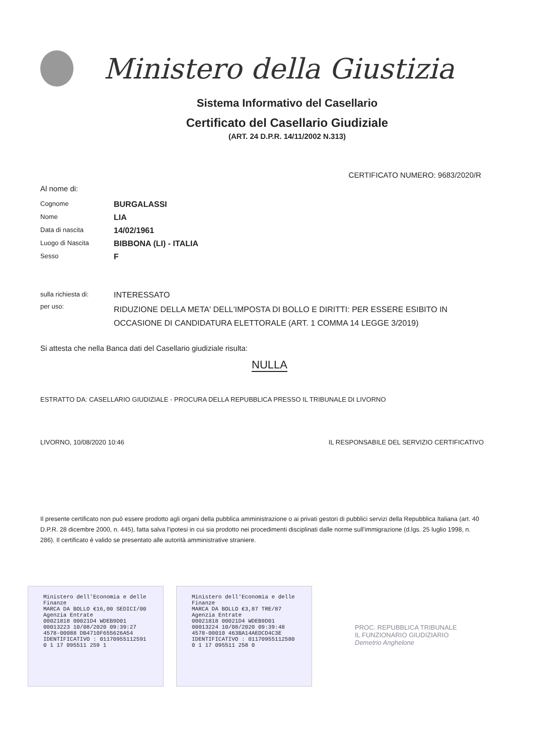Ministero della Giustizia
Sistema Informativo del Casellario
Certificato del Casellario Giudiziale
(ART. 24 D.P.R. 14/11/2002 N.313)
CERTIFICATO NUMERO: 9683/2020/R
Al nome di:
Cognome
BURGALASSI
Nome
LIA
Data di nascita
14/02/1961
Luogo di Nascita
BIBBONA (LI) - ITALIA
Sesso
F
sulla richiesta di:
INTERESSATO
per uso:
RIDUZIONE DELLA META' DELL'IMPOSTA DI BOLLO E DIRITTI: PER ESSERE ESIBITO IN OCCASIONE DI CANDIDATURA ELETTORALE (ART. 1 COMMA 14 LEGGE 3/2019)
Si attesta che nella Banca dati del Casellario giudiziale risulta:
NULLA
ESTRATTO DA: CASELLARIO GIUDIZIALE - PROCURA DELLA REPUBBLICA PRESSO IL TRIBUNALE DI LIVORNO
LIVORNO, 10/08/2020 10:46 IL RESPONSABILE DEL SERVIZIO CERTIFICATIVO
Il presente certificato non può essere prodotto agli organi della pubblica amministrazione o ai privati gestori di pubblici servizi della Repubblica Italiana (art. 40 D.P.R. 28 dicembre 2000, n. 445), fatta salva l'ipotesi in cui sia prodotto nei procedimenti disciplinati dalle norme sull'immigrazione (d.lgs. 25 luglio 1998, n. 286). Il certificato è valido se presentato alle autorità amministrative straniere.
Ministero dell'Economia e delle Finanze
MARCA DA BOLLO €16,00 SEDICI/00
Agenzia Entrate
00021818 00021D4 WDEB9D01
00013223 10/08/2020 09:39:27
4578-00088 DB4710F655626A54
IDENTIFICATIVO : 01170955112591
0 1 17 095511 259 1
Ministero dell'Economia e delle Finanze
MARCA DA BOLLO €3,87 TRE/87
Agenzia Entrate
00021818 00021D4 WDEB9D01
00013224 10/08/2020 09:39:48
4578-00010 463BA14AEDCD4C3E
IDENTIFICATIVO : 01170955112580
0 1 17 095511 258 0
PROC. REPUBBLICA TRIBUNALE
IL FUNZIONARIO GIUDIZIARIO
Demetrio Anghelone